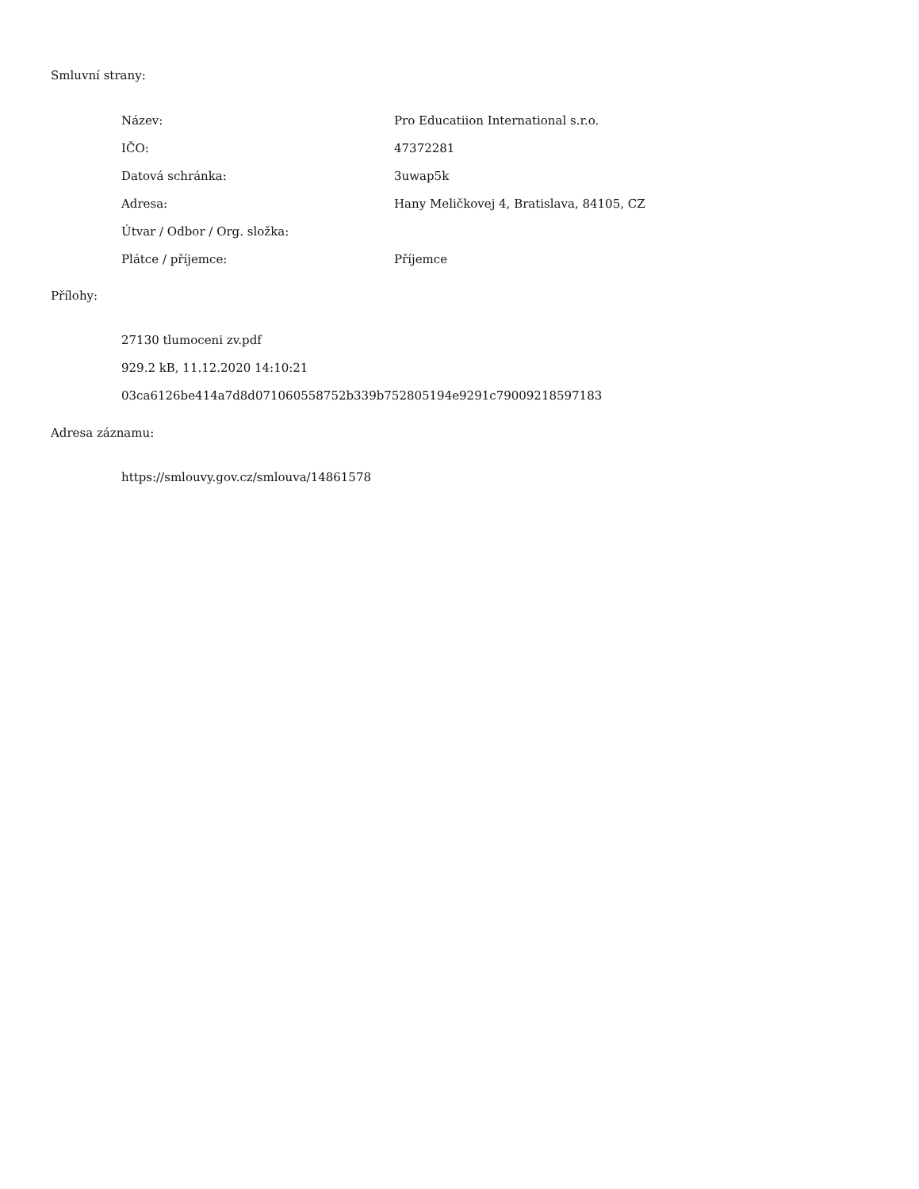Smluvní strany:
| Název: | Pro Educatiion International s.r.o. |
| IČO: | 47372281 |
| Datová schránka: | 3uwap5k |
| Adresa: | Hany Meličkovej 4, Bratislava, 84105, CZ |
| Útvar / Odbor / Org. složka: | |
| Plátce / příjemce: | Příjemce |
Přílohy:
27130 tlumoceni zv.pdf
929.2 kB, 11.12.2020 14:10:21
03ca6126be414a7d8d071060558752b339b752805194e9291c79009218597183
Adresa záznamu:
https://smlouvy.gov.cz/smlouva/14861578